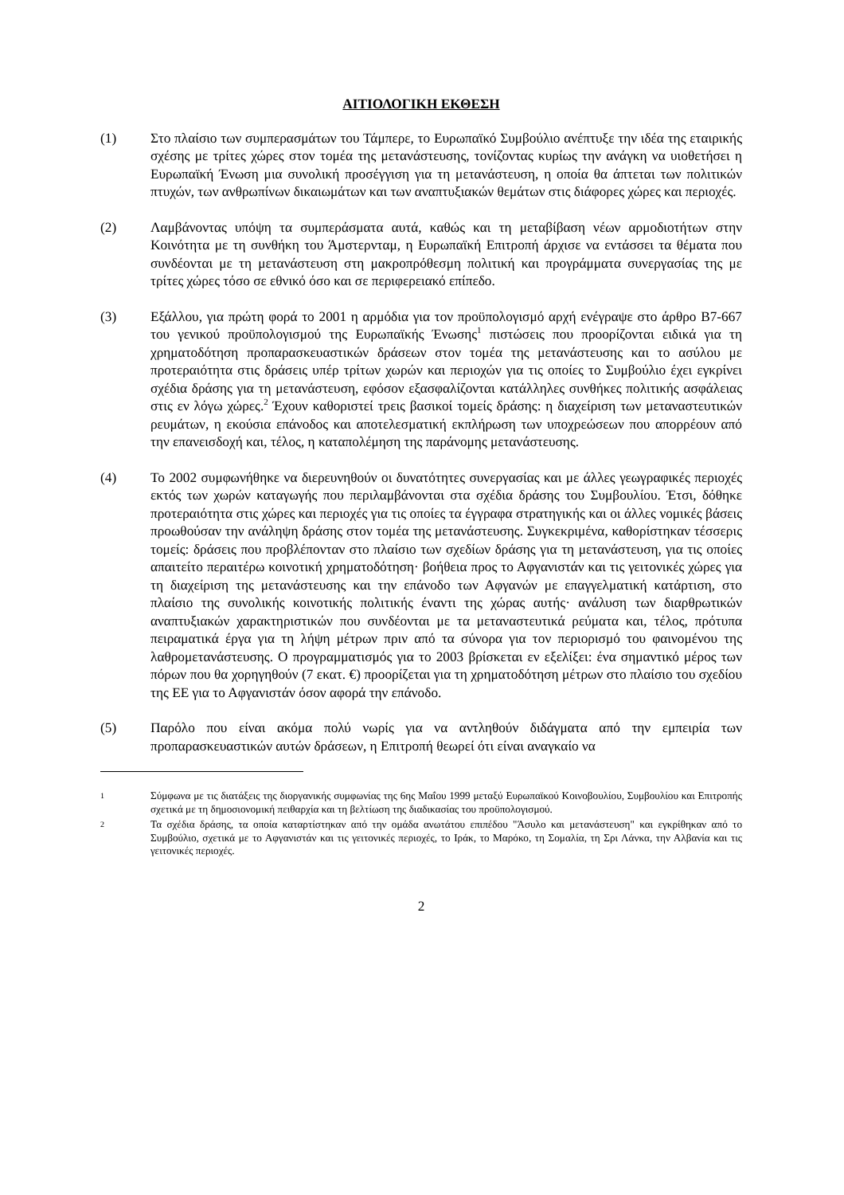ΑΙΤΙΟΛΟΓΙΚΗ ΕΚΘΕΣΗ
(1) Στο πλαίσιο των συμπερασμάτων του Τάμπερε, το Ευρωπαϊκό Συμβούλιο ανέπτυξε την ιδέα της εταιρικής σχέσης με τρίτες χώρες στον τομέα της μετανάστευσης, τονίζοντας κυρίως την ανάγκη να υιοθετήσει η Ευρωπαϊκή Ένωση μια συνολική προσέγγιση για τη μετανάστευση, η οποία θα άπτεται των πολιτικών πτυχών, των ανθρωπίνων δικαιωμάτων και των αναπτυξιακών θεμάτων στις διάφορες χώρες και περιοχές.
(2) Λαμβάνοντας υπόψη τα συμπεράσματα αυτά, καθώς και τη μεταβίβαση νέων αρμοδιοτήτων στην Κοινότητα με τη συνθήκη του Άμστερνταμ, η Ευρωπαϊκή Επιτροπή άρχισε να εντάσσει τα θέματα που συνδέονται με τη μετανάστευση στη μακροπρόθεσμη πολιτική και προγράμματα συνεργασίας της με τρίτες χώρες τόσο σε εθνικό όσο και σε περιφερειακό επίπεδο.
(3) Εξάλλου, για πρώτη φορά το 2001 η αρμόδια για τον προϋπολογισμό αρχή ενέγραψε στο άρθρο B7-667 του γενικού προϋπολογισμού της Ευρωπαϊκής Ένωσης<sup>1</sup> πιστώσεις που προορίζονται ειδικά για τη χρηματοδότηση προπαρασκευαστικών δράσεων στον τομέα της μετανάστευσης και το ασύλου με προτεραιότητα στις δράσεις υπέρ τρίτων χωρών και περιοχών για τις οποίες το Συμβούλιο έχει εγκρίνει σχέδια δράσης για τη μετανάστευση, εφόσον εξασφαλίζονται κατάλληλες συνθήκες πολιτικής ασφάλειας στις εν λόγω χώρες.<sup>2</sup> Έχουν καθοριστεί τρεις βασικοί τομείς δράσης: η διαχείριση των μεταναστευτικών ρευμάτων, η εκούσια επάνοδος και αποτελεσματική εκπλήρωση των υποχρεώσεων που απορρέουν από την επανεισδοχή και, τέλος, η καταπολέμηση της παράνομης μετανάστευσης.
(4) Το 2002 συμφωνήθηκε να διερευνηθούν οι δυνατότητες συνεργασίας και με άλλες γεωγραφικές περιοχές εκτός των χωρών καταγωγής που περιλαμβάνονται στα σχέδια δράσης του Συμβουλίου. Έτσι, δόθηκε προτεραιότητα στις χώρες και περιοχές για τις οποίες τα έγγραφα στρατηγικής και οι άλλες νομικές βάσεις προωθούσαν την ανάληψη δράσης στον τομέα της μετανάστευσης. Συγκεκριμένα, καθορίστηκαν τέσσερις τομείς: δράσεις που προβλέπονταν στο πλαίσιο των σχεδίων δράσης για τη μετανάστευση, για τις οποίες απαιτείτο περαιτέρω κοινοτική χρηματοδότηση· βοήθεια προς το Αφγανιστάν και τις γειτονικές χώρες για τη διαχείριση της μετανάστευσης και την επάνοδο των Αφγανών με επαγγελματική κατάρτιση, στο πλαίσιο της συνολικής κοινοτικής πολιτικής έναντι της χώρας αυτής· ανάλυση των διαρθρωτικών αναπτυξιακών χαρακτηριστικών που συνδέονται με τα μεταναστευτικά ρεύματα και, τέλος, πρότυπα πειραματικά έργα για τη λήψη μέτρων πριν από τα σύνορα για τον περιορισμό του φαινομένου της λαθρομετανάστευσης. Ο προγραμματισμός για το 2003 βρίσκεται εν εξελίξει: ένα σημαντικό μέρος των πόρων που θα χορηγηθούν (7 εκατ. €) προορίζεται για τη χρηματοδότηση μέτρων στο πλαίσιο του σχεδίου της ΕΕ για το Αφγανιστάν όσον αφορά την επάνοδο.
(5) Παρόλο που είναι ακόμα πολύ νωρίς για να αντληθούν διδάγματα από την εμπειρία των προπαρασκευαστικών αυτών δράσεων, η Επιτροπή θεωρεί ότι είναι αναγκαίο να
1
Σύμφωνα με τις διατάξεις της διοργανικής συμφωνίας της 6ης Μαΐου 1999 μεταξύ Ευρωπαϊκού Κοινοβουλίου, Συμβουλίου και Επιτροπής σχετικά με τη δημοσιονομική πειθαρχία και τη βελτίωση της διαδικασίας του προϋπολογισμού.
2
Τα σχέδια δράσης, τα οποία καταρτίστηκαν από την ομάδα ανωτάτου επιπέδου "Άσυλο και μετανάστευση" και εγκρίθηκαν από το Συμβούλιο, σχετικά με το Αφγανιστάν και τις γειτονικές περιοχές, το Ιράκ, το Μαρόκο, τη Σομαλία, τη Σρι Λάνκα, την Αλβανία και τις γειτονικές περιοχές.
2